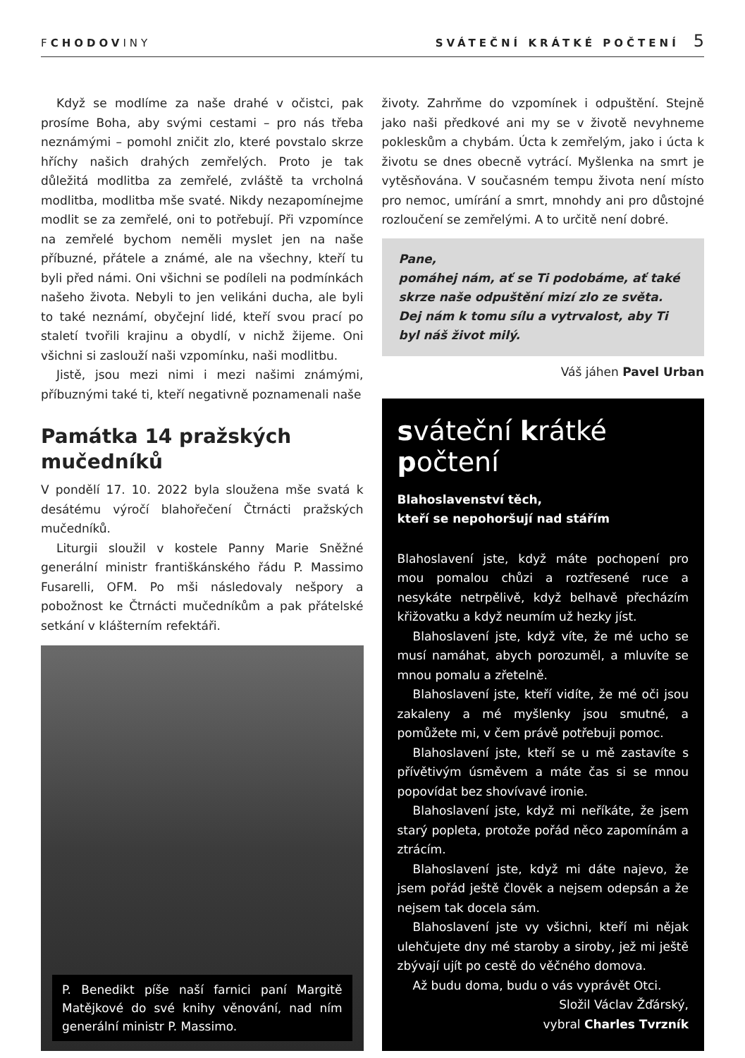FCHODOVINY SVÁTEČNÍ KRÁTKÉ POČTENÍ 5
Když se modlíme za naše drahé v očistci, pak prosíme Boha, aby svými cestami – pro nás třeba neznámými – pomohl zničit zlo, které povstalo skrze hříchy našich drahých zemřelých. Proto je tak důležitá modlitba za zemřelé, zvláště ta vrcholná modlitba, modlitba mše svaté. Nikdy nezapomínejme modlit se za zemřelé, oni to potřebují. Při vzpomínce na zemřelé bychom neměli myslet jen na naše příbuzné, přátele a známé, ale na všechny, kteří tu byli před námi. Oni všichni se podíleli na podmínkách našeho života. Nebyli to jen velikáni ducha, ale byli to také neznámí, obyčejní lidé, kteří svou prací po staletí tvořili krajinu a obydlí, v nichž žijeme. Oni všichni si zaslouží naši vzpomínku, naši modlitbu.
Jistě, jsou mezi nimi i mezi našimi známými, příbuznými také ti, kteří negativně poznamenali naše
Památka 14 pražských mučedníků
V pondělí 17. 10. 2022 byla sloužena mše svatá k desátému výročí blahořečení Čtrnácti pražských mučedníků.
Liturgii sloužil v kostele Panny Marie Sněžné generální ministr františkánského řádu P. Massimo Fusarelli, OFM. Po mši následovaly nešpory a pobožnost ke Čtrnácti mučedníkům a pak přátelské setkání v klášterním refektáři.
P. Benedikt píše naší farnici paní Margitě Matějkové do své knihy věnování, nad ním generální ministr P. Massimo.
životy. Zahrňme do vzpomínek i odpuštění. Stejně jako naši předkové ani my se v životě nevyhneme pokleskům a chybám. Úcta k zemřelým, jako i úcta k životu se dnes obecně vytrácí. Myšlenka na smrt je vytěsňována. V současném tempu života není místo pro nemoc, umírání a smrt, mnohdy ani pro důstojné rozloučení se zemřelými. A to určitě není dobré.
Pane,
pomáhej nám, ať se Ti podobáme, ať také skrze naše odpuštění mizí zlo ze světa. Dej nám k tomu sílu a vytrvalost, aby Ti byl náš život milý.
Váš jáhen Pavel Urban
sváteční krátké počtení
Blahoslavenství těch,
kteří se nepohoršují nad stářím
Blahoslavení jste, když máte pochopení pro mou pomalou chůzi a roztřesené ruce a nesykáte netrpělivě, když belhavě přecházím křižovatku a když neumím už hezky jíst.
Blahoslavení jste, když víte, že mé ucho se musí namáhat, abych porozuměl, a mluvíte se mnou pomalu a zřetelně.
Blahoslavení jste, kteří vidíte, že mé oči jsou zakaleny a mé myšlenky jsou smutné, a pomůžete mi, v čem právě potřebuji pomoc.
Blahoslavení jste, kteří se u mě zastavíte s přívětivým úsměvem a máte čas si se mnou popovídat bez shovívavé ironie.
Blahoslavení jste, když mi neříkáte, že jsem starý popleta, protože pořád něco zapomínám a ztrácím.
Blahoslavení jste, když mi dáte najevo, že jsem pořád ještě člověk a nejsem odepsán a že nejsem tak docela sám.
Blahoslavení jste vy všichni, kteří mi nějak ulehčujete dny mé staroby a siroby, jež mi ještě zbývají ujít po cestě do věčného domova.
Až budu doma, budu o vás vyprávět Otci.
Složil Václav Žďárský,
vybral Charles Tvrzník